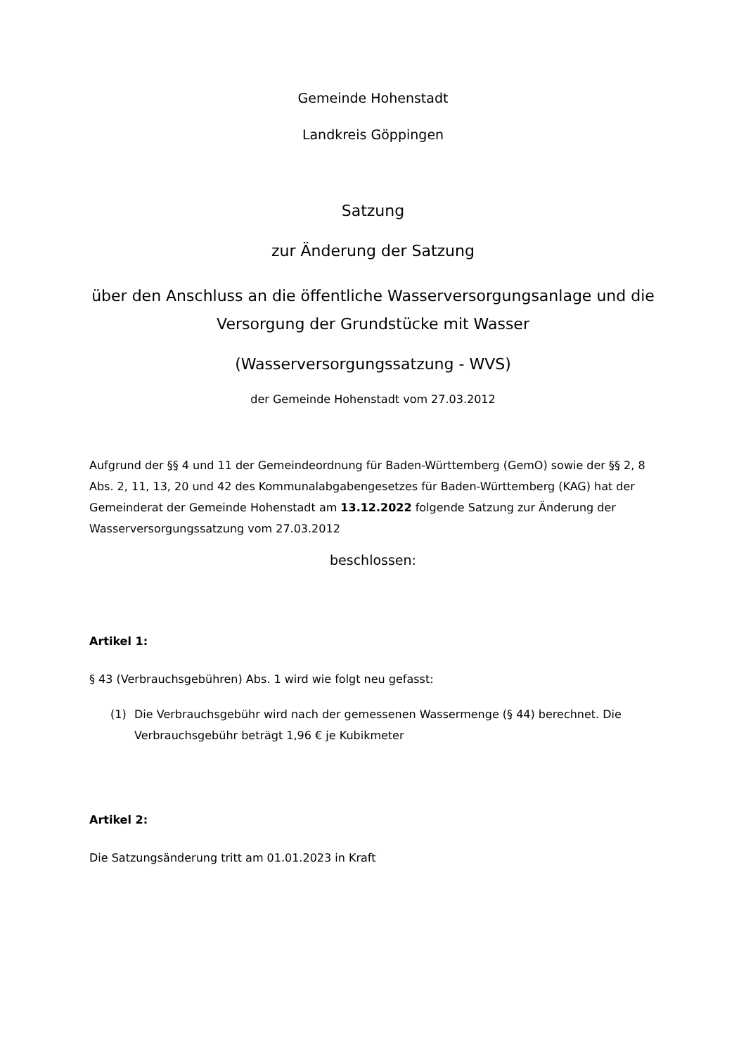Gemeinde Hohenstadt
Landkreis Göppingen
Satzung
zur Änderung der Satzung
über den Anschluss an die öffentliche Wasserversorgungsanlage und die Versorgung der Grundstücke mit Wasser
(Wasserversorgungssatzung - WVS)
der Gemeinde Hohenstadt vom 27.03.2012
Aufgrund der §§ 4 und 11 der Gemeindeordnung für Baden-Württemberg (GemO) sowie der §§ 2, 8 Abs. 2, 11, 13, 20 und 42 des Kommunalabgabengesetzes für Baden-Württemberg (KAG) hat der Gemeinderat der Gemeinde Hohenstadt am 13.12.2022 folgende Satzung zur Änderung der Wasserversorgungssatzung vom 27.03.2012
beschlossen:
Artikel 1:
§ 43 (Verbrauchsgebühren) Abs. 1 wird wie folgt neu gefasst:
(1) Die Verbrauchsgebühr wird nach der gemessenen Wassermenge (§ 44) berechnet. Die Verbrauchsgebühr beträgt 1,96 € je Kubikmeter
Artikel 2:
Die Satzungsänderung tritt am 01.01.2023 in Kraft